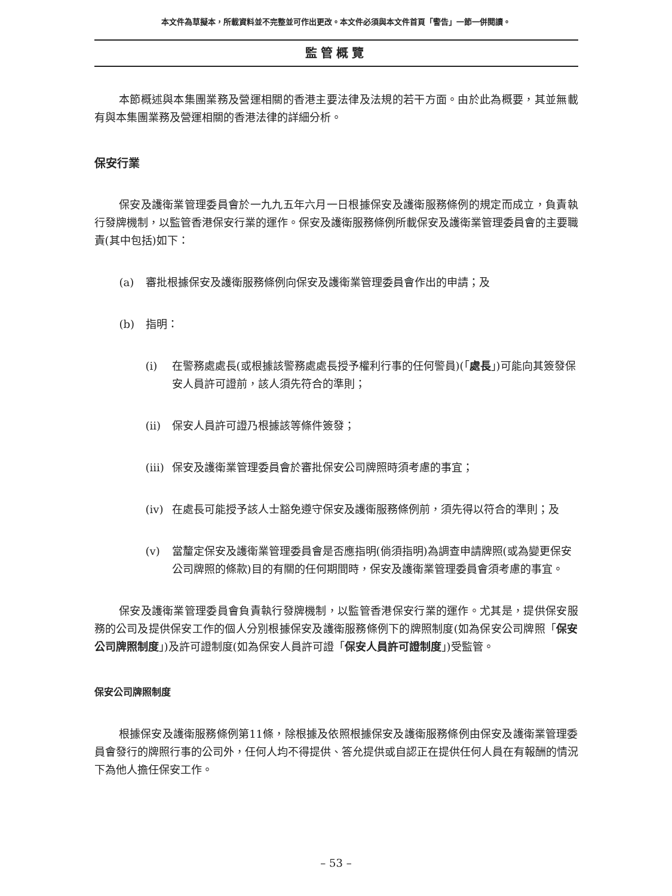本文件為草擬本，所載資料並不完整並可作出更改。本文件必須與本文件首頁「警告」一節一併閱讀。
監管概覽
本節概述與本集團業務及營運相關的香港主要法律及法規的若干方面。由於此為概要，其並無載有與本集團業務及營運相關的香港法律的詳細分析。
保安行業
保安及護衛業管理委員會於一九九五年六月一日根據保安及護衛服務條例的規定而成立，負責執行發牌機制，以監管香港保安行業的運作。保安及護衛服務條例所載保安及護衛業管理委員會的主要職責(其中包括)如下：
(a) 審批根據保安及護衛服務條例向保安及護衛業管理委員會作出的申請；及
(b) 指明：
(i) 在警務處處長(或根據該警務處處長授予權利行事的任何警員)(「處長」)可能向其簽發保安人員許可證前，該人須先符合的準則；
(ii) 保安人員許可證乃根據該等條件簽發；
(iii) 保安及護衛業管理委員會於審批保安公司牌照時須考慮的事宜；
(iv) 在處長可能授予該人士豁免遵守保安及護衛服務條例前，須先得以符合的準則；及
(v) 當釐定保安及護衛業管理委員會是否應指明(倘須指明)為調查申請牌照(或為變更保安公司牌照的條款)目的有關的任何期間時，保安及護衛業管理委員會須考慮的事宜。
保安及護衛業管理委員會負責執行發牌機制，以監管香港保安行業的運作。尤其是，提供保安服務的公司及提供保安工作的個人分別根據保安及護衛服務條例下的牌照制度(如為保安公司牌照「保安公司牌照制度」)及許可證制度(如為保安人員許可證「保安人員許可證制度」)受監管。
保安公司牌照制度
根據保安及護衛服務條例第11條，除根據及依照根據保安及護衛服務條例由保安及護衛業管理委員會發行的牌照行事的公司外，任何人均不得提供、答允提供或自認正在提供任何人員在有報酬的情況下為他人擔任保安工作。
– 53 –